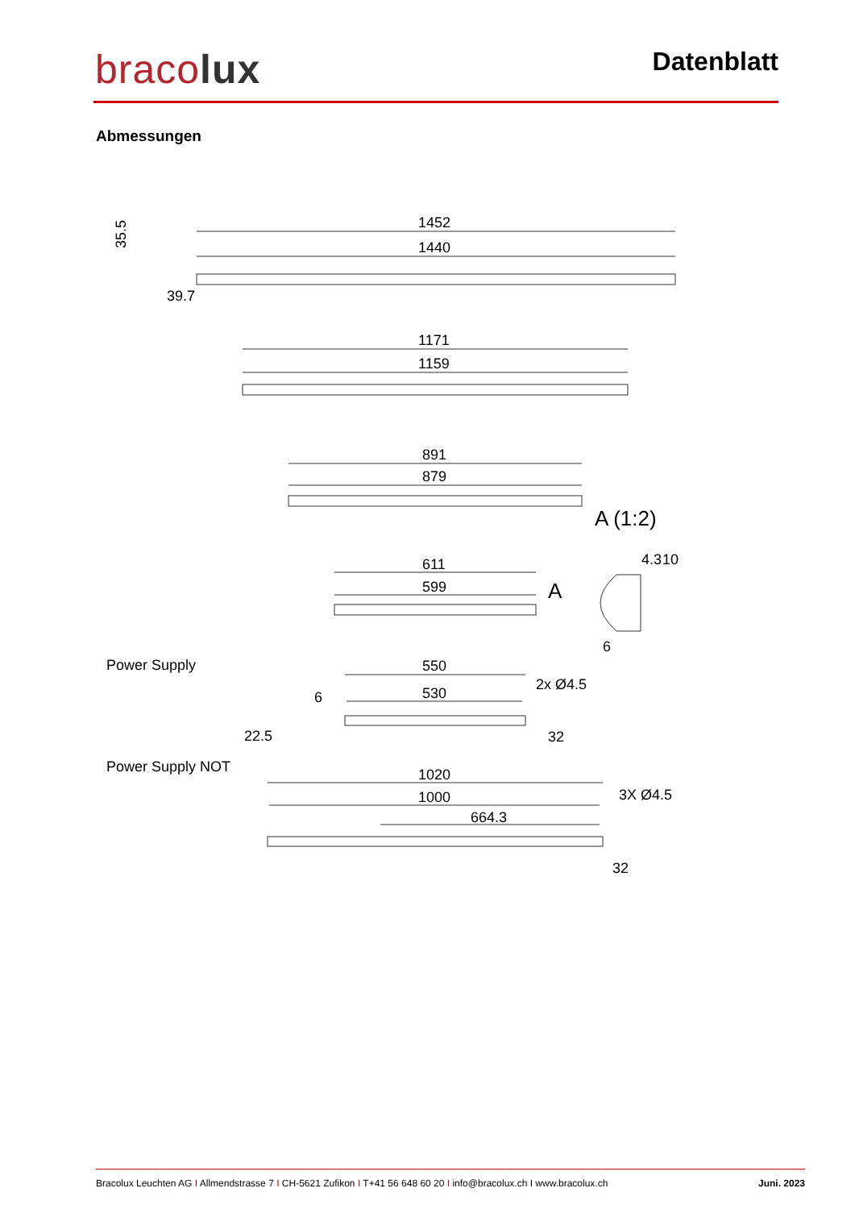bracolux Datenblatt
Abmessungen
1452
1440
35.5
39.7
1171
1159
891
879
A (1:2)
611
599
A
4.3
10
6
Power Supply
550
530
2x Ø4.5
6
22.5
32
Power Supply NOT
1020
1000
664.3
3X Ø4.5
32
Bracolux Leuchten AG I Allmendstrasse 7 I CH-5621 Zufikon I T+41 56 648 60 20 I info@bracolux.ch I www.bracolux.ch
Juni. 2023